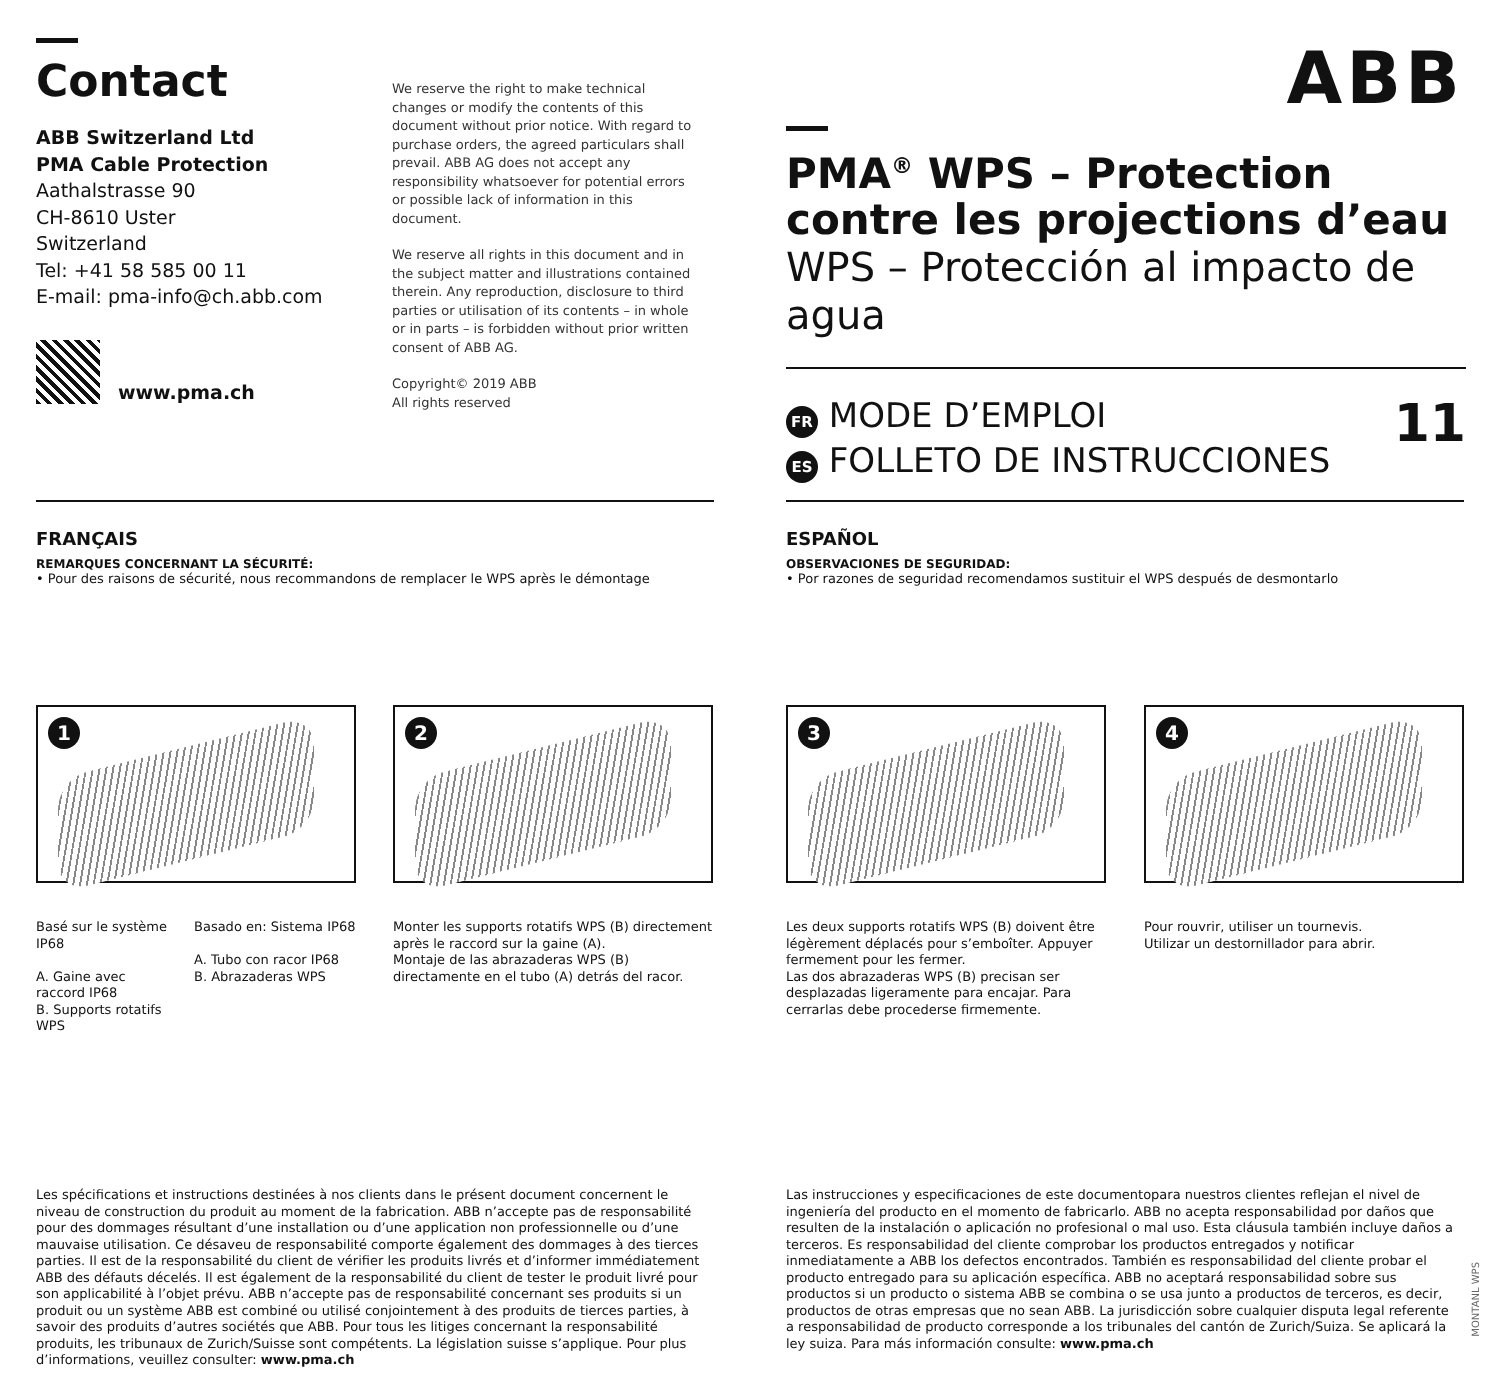Contact
ABB Switzerland Ltd
PMA Cable Protection
Aathalstrasse 90
CH-8610 Uster
Switzerland
Tel: +41 58 585 00 11
E-mail: pma-info@ch.abb.com
www.pma.ch
We reserve the right to make technical changes or modify the contents of this document without prior notice. With regard to purchase orders, the agreed particulars shall prevail. ABB AG does not accept any responsibility whatsoever for potential errors or possible lack of information in this document.
We reserve all rights in this document and in the subject matter and illustrations contained therein. Any reproduction, disclosure to third parties or utilisation of its contents – in whole or in parts – is forbidden without prior written consent of ABB AG.
Copyright© 2019 ABB
All rights reserved
ABB
PMA<sup>®</sup> WPS – Protection contre les projections d’eau
WPS – Protección al impacto de agua
FR MODE D’EMPLOI
ES FOLLETO DE INSTRUCCIONES
11
FRANÇAIS
REMARQUES CONCERNANT LA SÉCURITÉ:
• Pour des raisons de sécurité, nous recommandons de remplacer le WPS après le démontage
ESPAÑOL
OBSERVACIONES DE SEGURIDAD:
• Por razones de seguridad recomendamos sustituir el WPS después de desmontarlo
1
Basé sur le système IP68
A. Gaine avec raccord IP68
B. Supports rotatifs WPS
Basado en: Sistema IP68
A. Tubo con racor IP68
B. Abrazaderas WPS
2
Monter les supports rotatifs WPS (B) directement après le raccord sur la gaine (A).
Montaje de las abrazaderas WPS (B) directamente en el tubo (A) detrás del racor.
3
Les deux supports rotatifs WPS (B) doivent être légèrement déplacés pour s’emboîter. Appuyer fermement pour les fermer.
Las dos abrazaderas WPS (B) precisan ser desplazadas ligeramente para encajar. Para cerrarlas debe procederse firmemente.
4
Pour rouvrir, utiliser un tournevis.
Utilizar un destornillador para abrir.
Les spécifications et instructions destinées à nos clients dans le présent document concernent le niveau de construction du produit au moment de la fabrication. ABB n’accepte pas de responsabilité pour des dommages résultant d’une installation ou d’une application non professionnelle ou d’une mauvaise utilisation. Ce désaveu de responsabilité comporte également des dommages à des tierces parties. Il est de la responsabilité du client de vérifier les produits livrés et d’informer immédiatement ABB des défauts décelés. Il est également de la responsabilité du client de tester le produit livré pour son applicabilité à l’objet prévu. ABB n’accepte pas de responsabilité concernant ses produits si un produit ou un système ABB est combiné ou utilisé conjointement à des produits de tierces parties, à savoir des produits d’autres sociétés que ABB. Pour tous les litiges concernant la responsabilité produits, les tribunaux de Zurich/Suisse sont compétents. La législation suisse s’applique. Pour plus d’informations, veuillez consulter: www.pma.ch
Las instrucciones y especificaciones de este documentopara nuestros clientes reflejan el nivel de ingeniería del producto en el momento de fabricarlo. ABB no acepta responsabilidad por daños que resulten de la instalación o aplicación no profesional o mal uso. Esta cláusula también incluye daños a terceros. Es responsabilidad del cliente comprobar los productos entregados y notificar inmediatamente a ABB los defectos encontrados. También es responsabilidad del cliente probar el producto entregado para su aplicación específica. ABB no aceptará responsabilidad sobre sus productos si un producto o sistema ABB se combina o se usa junto a productos de terceros, es decir, productos de otras empresas que no sean ABB. La jurisdicción sobre cualquier disputa legal referente a responsabilidad de producto corresponde a los tribunales del cantón de Zurich/Suiza. Se aplicará la ley suiza. Para más información consulte: www.pma.ch
MONTANL WPS